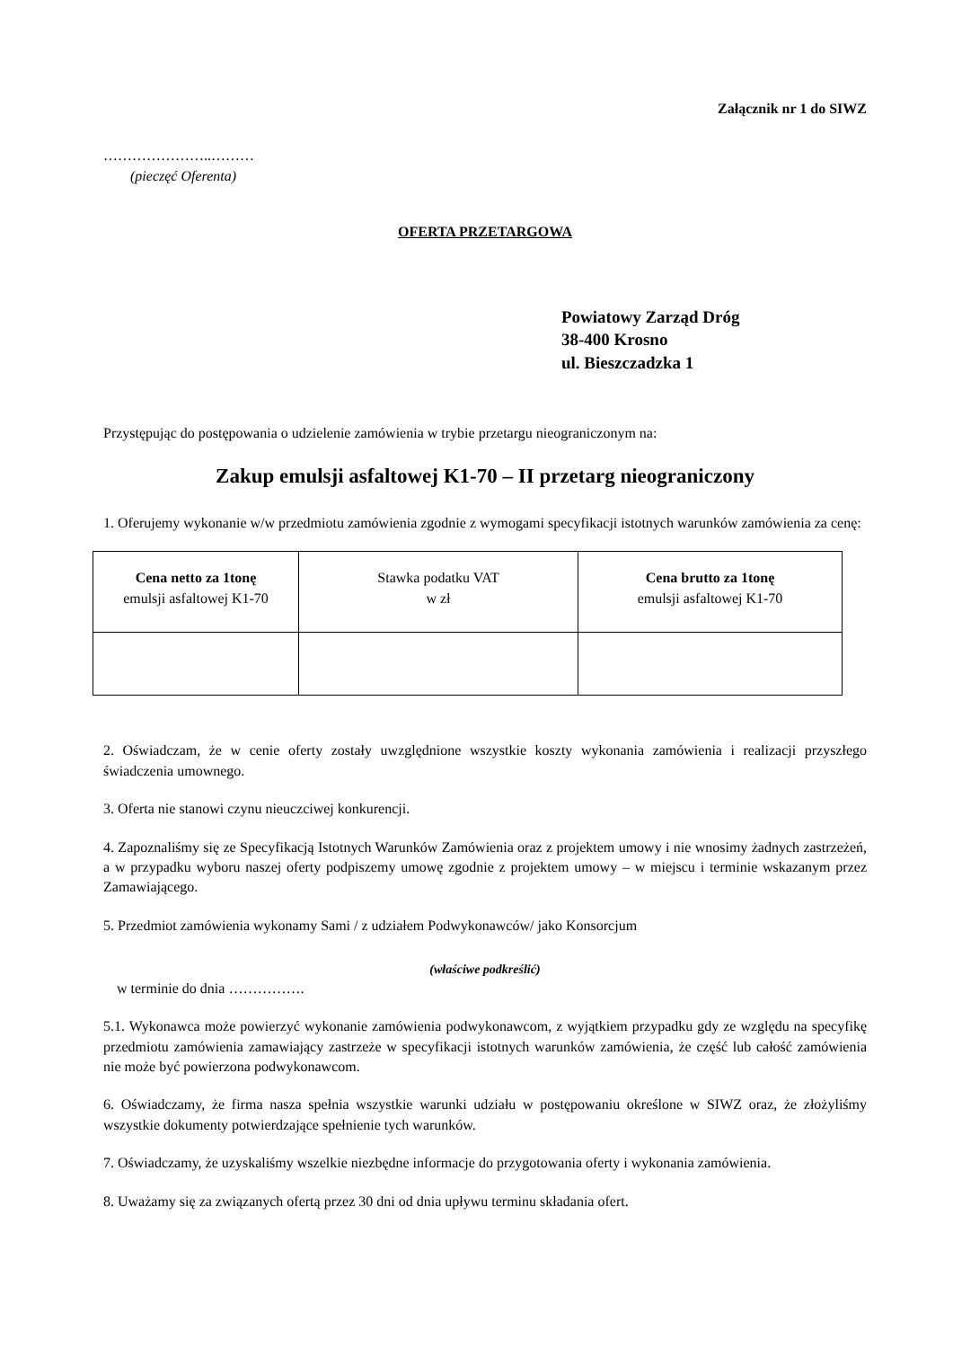Załącznik nr 1 do SIWZ
…………………..………
(pieczęć Oferenta)
OFERTA PRZETARGOWA
Powiatowy Zarząd Dróg
38-400 Krosno
ul. Bieszczadzka 1
Przystępując do postępowania o udzielenie zamówienia w trybie przetargu nieograniczonym na:
Zakup emulsji asfaltowej K1-70 – II przetarg nieograniczony
1. Oferujemy wykonanie w/w przedmiotu zamówienia zgodnie z wymogami specyfikacji istotnych warunków zamówienia za cenę:
| Cena netto za 1tonę emulsji asfaltowej K1-70 | Stawka podatku VAT w zł | Cena brutto za 1tonę emulsji asfaltowej K1-70 |
| --- | --- | --- |
2. Oświadczam, że w cenie oferty zostały uwzględnione wszystkie koszty wykonania zamówienia i realizacji przyszłego świadczenia umownego.
3. Oferta nie stanowi czynu nieuczciwej konkurencji.
4. Zapoznaliśmy się ze Specyfikacją Istotnych Warunków Zamówienia oraz z projektem umowy i nie wnosimy żadnych zastrzeżeń, a w przypadku wyboru naszej oferty podpiszemy umowę zgodnie z projektem umowy – w miejscu i terminie wskazanym przez Zamawiającego.
5. Przedmiot zamówienia wykonamy Sami / z udziałem Podwykonawców/ jako Konsorcjum
(właściwe podkreślić)
w terminie do dnia …………….
5.1. Wykonawca może powierzyć wykonanie zamówienia podwykonawcom, z wyjątkiem przypadku gdy ze względu na specyfikę przedmiotu zamówienia zamawiający zastrzeże w specyfikacji istotnych warunków zamówienia, że część lub całość zamówienia nie może być powierzona podwykonawcom.
6. Oświadczamy, że firma nasza spełnia wszystkie warunki udziału w postępowaniu określone w SIWZ oraz, że złożyliśmy wszystkie dokumenty potwierdzające spełnienie tych warunków.
7. Oświadczamy, że uzyskaliśmy wszelkie niezbędne informacje do przygotowania oferty i wykonania zamówienia.
8. Uważamy się za związanych ofertą przez 30 dni od dnia upływu terminu składania ofert.